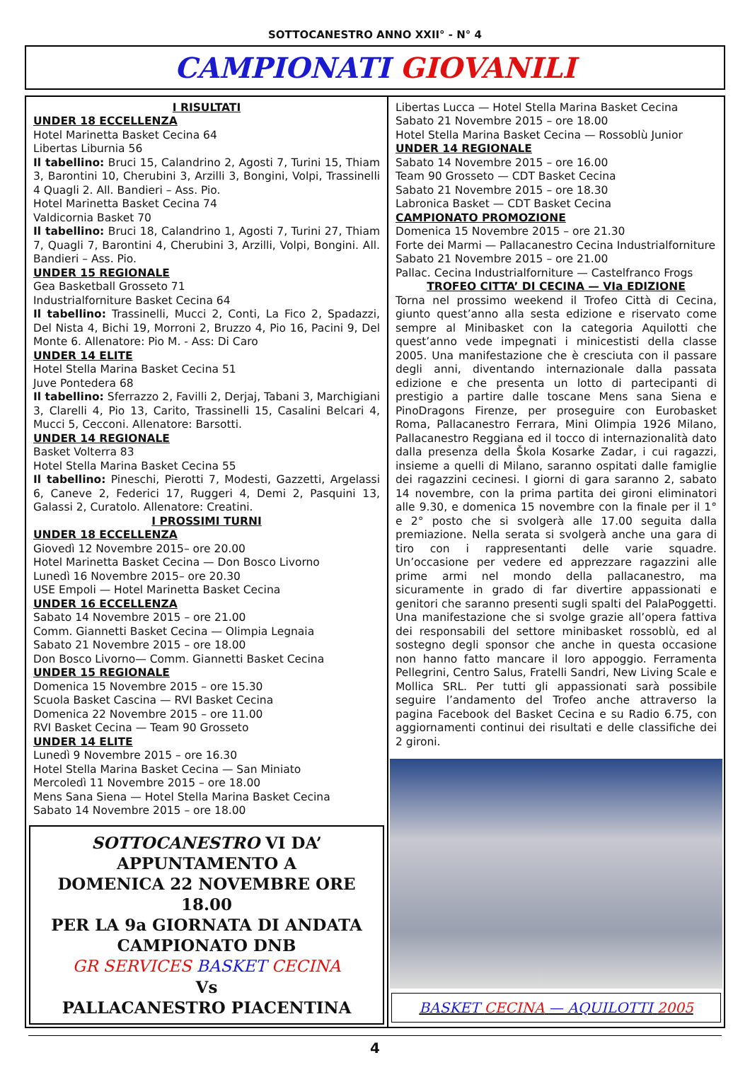SOTTOCANESTRO ANNO XXII° - N° 4
CAMPIONATI GIOVANILI
I RISULTATI
UNDER 18 ECCELLENZA
Hotel Marinetta Basket Cecina 64
Libertas Liburnia 56
Il tabellino: Bruci 15, Calandrino 2, Agosti 7, Turini 15, Thiam 3, Barontini 10, Cherubini 3, Arzilli 3, Bongini, Volpi, Trassinelli 4 Quagli 2. All. Bandieri – Ass. Pio.
Hotel Marinetta Basket Cecina 74
Valdicornia Basket 70
Il tabellino: Bruci 18, Calandrino 1, Agosti 7, Turini 27, Thiam 7, Quagli 7, Barontini 4, Cherubini 3, Arzilli, Volpi, Bongini. All. Bandieri – Ass. Pio.
UNDER 15 REGIONALE
Gea Basketball Grosseto 71
Industrialforniture Basket Cecina 64
Il tabellino: Trassinelli, Mucci 2, Conti, La Fico 2, Spadazzi, Del Nista 4, Bichi 19, Morroni 2, Bruzzo 4, Pio 16, Pacini 9, Del Monte 6. Allenatore: Pio M. - Ass: Di Caro
UNDER 14 ELITE
Hotel Stella Marina Basket Cecina 51
Juve Pontedera 68
Il tabellino: Sferrazzo 2, Favilli 2, Derjaj, Tabani 3, Marchigiani 3, Clarelli 4, Pio 13, Carito, Trassinelli 15, Casalini Belcari 4, Mucci 5, Cecconi. Allenatore: Barsotti.
UNDER 14 REGIONALE
Basket Volterra 83
Hotel Stella Marina Basket Cecina 55
Il tabellino: Pineschi, Pierotti 7, Modesti, Gazzetti, Argelassi 6, Caneve 2, Federici 17, Ruggeri 4, Demi 2, Pasquini 13, Galassi 2, Curatolo. Allenatore: Creatini.
I PROSSIMI TURNI
UNDER 18 ECCELLENZA
Giovedì 12 Novembre 2015– ore 20.00
Hotel Marinetta Basket Cecina — Don Bosco Livorno
Lunedì 16 Novembre 2015– ore 20.30
USE Empoli — Hotel Marinetta Basket Cecina
UNDER 16 ECCELLENZA
Sabato 14 Novembre 2015 – ore 21.00
Comm. Giannetti Basket Cecina — Olimpia Legnaia
Sabato 21 Novembre 2015 – ore 18.00
Don Bosco Livorno— Comm. Giannetti Basket Cecina
UNDER 15 REGIONALE
Domenica 15 Novembre 2015 – ore 15.30
Scuola Basket Cascina — RVI Basket Cecina
Domenica 22 Novembre 2015 – ore 11.00
RVI Basket Cecina — Team 90 Grosseto
UNDER 14 ELITE
Lunedì 9 Novembre 2015 – ore 16.30
Hotel Stella Marina Basket Cecina — San Miniato
Mercoledì 11 Novembre 2015 – ore 18.00
Mens Sana Siena — Hotel Stella Marina Basket Cecina
Sabato 14 Novembre 2015 – ore 18.00
SOTTOCANESTRO VI DA’
APPUNTAMENTO A
DOMENICA 22 NOVEMBRE ORE 18.00
PER LA 9a GIORNATA DI ANDATA
CAMPIONATO DNB
GR SERVICES BASKET CECINA
Vs
PALLACANESTRO PIACENTINA
Libertas Lucca — Hotel Stella Marina Basket Cecina
Sabato 21 Novembre 2015 – ore 18.00
Hotel Stella Marina Basket Cecina — Rossoblù Junior
UNDER 14 REGIONALE
Sabato 14 Novembre 2015 – ore 16.00
Team 90 Grosseto — CDT Basket Cecina
Sabato 21 Novembre 2015 – ore 18.30
Labronica Basket — CDT Basket Cecina
CAMPIONATO PROMOZIONE
Domenica 15 Novembre 2015 – ore 21.30
Forte dei Marmi — Pallacanestro Cecina Industrialforniture
Sabato 21 Novembre 2015 – ore 21.00
Pallac. Cecina Industrialforniture — Castelfranco Frogs
TROFEO CITTA’ DI CECINA — VIa EDIZIONE
Torna nel prossimo weekend il Trofeo Città di Cecina, giunto quest’anno alla sesta edizione e riservato come sempre al Minibasket con la categoria Aquilotti che quest’anno vede impegnati i minicestisti della classe 2005. Una manifestazione che è cresciuta con il passare degli anni, diventando internazionale dalla passata edizione e che presenta un lotto di partecipanti di prestigio a partire dalle toscane Mens sana Siena e PinoDragons Firenze, per proseguire con Eurobasket Roma, Pallacanestro Ferrara, Mini Olimpia 1926 Milano, Pallacanestro Reggiana ed il tocco di internazionalità dato dalla presenza della Škola Kosarke Zadar, i cui ragazzi, insieme a quelli di Milano, saranno ospitati dalle famiglie dei ragazzini cecinesi. I giorni di gara saranno 2, sabato 14 novembre, con la prima partita dei gironi eliminatori alle 9.30, e domenica 15 novembre con la finale per il 1° e 2° posto che si svolgerà alle 17.00 seguita dalla premiazione. Nella serata si svolgerà anche una gara di tiro con i rappresentanti delle varie squadre. Un’occasione per vedere ed apprezzare ragazzini alle prime armi nel mondo della pallacanestro, ma sicuramente in grado di far divertire appassionati e genitori che saranno presenti sugli spalti del PalaPoggetti. Una manifestazione che si svolge grazie all’opera fattiva dei responsabili del settore minibasket rossoblù, ed al sostegno degli sponsor che anche in questa occasione non hanno fatto mancare il loro appoggio. Ferramenta Pellegrini, Centro Salus, Fratelli Sandri, New Living Scale e Mollica SRL. Per tutti gli appassionati sarà possibile seguire l’andamento del Trofeo anche attraverso la pagina Facebook del Basket Cecina e su Radio 6.75, con aggiornamenti continui dei risultati e delle classifiche dei 2 gironi.
BASKET CECINA — AQUILOTTI 2005
4